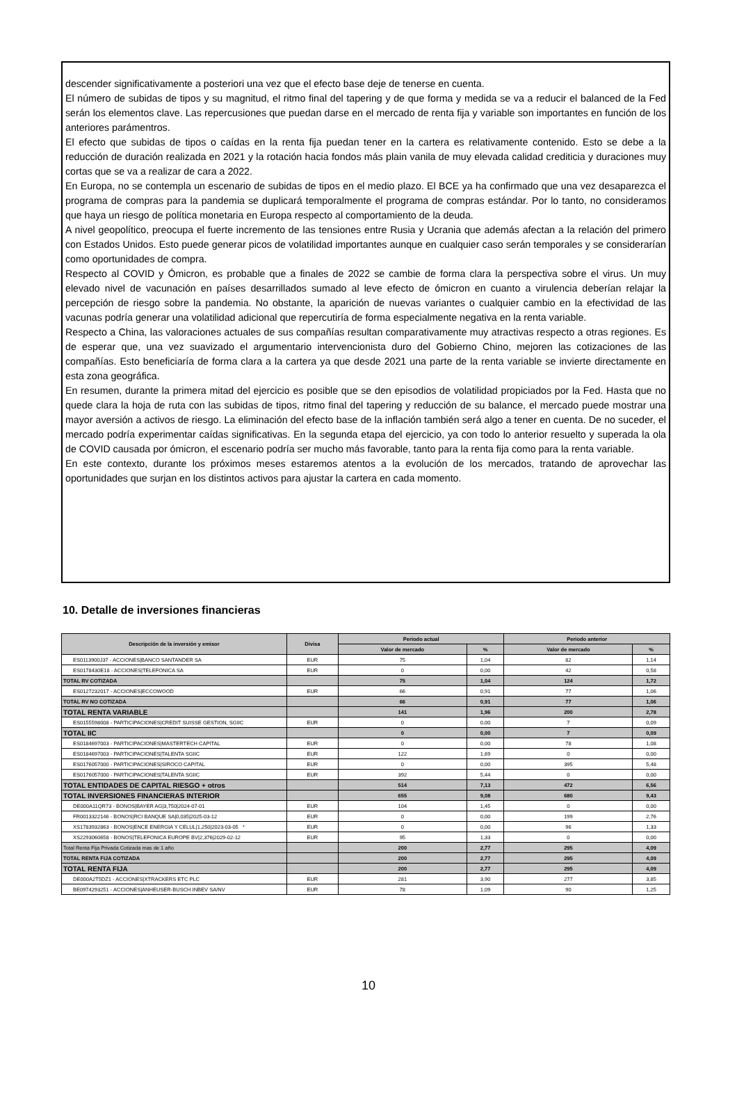descender significativamente a posteriori una vez que el efecto base deje de tenerse en cuenta.
El número de subidas de tipos y su magnitud, el ritmo final del tapering y de que forma y medida se va a reducir el balanced de la Fed serán los elementos clave. Las repercusiones que puedan darse en el mercado de renta fija y variable son importantes en función de los anteriores parámentros.
El efecto que subidas de tipos o caídas en la renta fija puedan tener en la cartera es relativamente contenido. Esto se debe a la reducción de duración realizada en 2021 y la rotación hacia fondos más plain vanila de muy elevada calidad crediticia y duraciones muy cortas que se va a realizar de cara a 2022.
En Europa, no se contempla un escenario de subidas de tipos en el medio plazo. El BCE ya ha confirmado que una vez desaparezca el programa de compras para la pandemia se duplicará temporalmente el programa de compras estándar. Por lo tanto, no consideramos que haya un riesgo de política monetaria en Europa respecto al comportamiento de la deuda.
A nivel geopolítico, preocupa el fuerte incremento de las tensiones entre Rusia y Ucrania que además afectan a la relación del primero con Estados Unidos. Esto puede generar picos de volatilidad importantes aunque en cualquier caso serán temporales y se considerarían como oportunidades de compra.
Respecto al COVID y Ómicron, es probable que a finales de 2022 se cambie de forma clara la perspectiva sobre el virus. Un muy elevado nivel de vacunación en países desarrillados sumado al leve efecto de ómicron en cuanto a virulencia deberían relajar la percepción de riesgo sobre la pandemia. No obstante, la aparición de nuevas variantes o cualquier cambio en la efectividad de las vacunas podría generar una volatilidad adicional que repercutiría de forma especialmente negativa en la renta variable.
Respecto a China, las valoraciones actuales de sus compañías resultan comparativamente muy atractivas respecto a otras regiones. Es de esperar que, una vez suavizado el argumentario intervencionista duro del Gobierno Chino, mejoren las cotizaciones de las compañías. Esto beneficiaría de forma clara a la cartera ya que desde 2021 una parte de la renta variable se invierte directamente en esta zona geográfica.
En resumen, durante la primera mitad del ejercicio es posible que se den episodios de volatilidad propiciados por la Fed. Hasta que no quede clara la hoja de ruta con las subidas de tipos, ritmo final del tapering y reducción de su balance, el mercado puede mostrar una mayor aversión a activos de riesgo. La eliminación del efecto base de la inflación también será algo a tener en cuenta. De no suceder, el mercado podría experimentar caídas significativas. En la segunda etapa del ejercicio, ya con todo lo anterior resuelto y superada la ola de COVID causada por ómicron, el escenario podría ser mucho más favorable, tanto para la renta fija como para la renta variable.
En este contexto, durante los próximos meses estaremos atentos a la evolución de los mercados, tratando de aprovechar las oportunidades que surjan en los distintos activos para ajustar la cartera en cada momento.
10. Detalle de inversiones financieras
| Descripción de la inversión y emisor | Divisa | Periodo actual | | Periodo anterior | |
| --- | --- | --- | --- | --- | --- |
| | | Valor de mercado | % | Valor de mercado | % |
| ES0113900J37 - ACCIONES/BANCO SANTANDER SA | EUR | 75 | 1,04 | 82 | 1,14 |
| ES0178430E18 - ACCIONES/TELEFONICA SA | EUR | 0 | 0,00 | 42 | 0,58 |
| TOTAL RV COTIZADA | | 75 | 1,04 | 124 | 1,72 |
| ES0127232017 - ACCIONES/ECCOWOOD | EUR | 66 | 0,91 | 77 | 1,06 |
| TOTAL RV NO COTIZADA | | 66 | 0,91 | 77 | 1,06 |
| TOTAL RENTA VARIABLE | | 141 | 1,96 | 200 | 2,78 |
| ES0155598008 - PARTICIPACIONES/CREDIT SUISSE GESTION, SGIIC | EUR | 0 | 0,00 | 7 | 0,09 |
| TOTAL IIC | | 0 | 0,00 | 7 | 0,09 |
| ES0184697003 - PARTICIPACIONES/MASTERTECH CAPITAL | EUR | 0 | 0,00 | 78 | 1,08 |
| ES0184697003 - PARTICIPACIONES/TALENTA SGIIC | EUR | 122 | 1,69 | 0 | 0,00 |
| ES0176057000 - PARTICIPACIONES/SIROCO CAPITAL | EUR | 0 | 0,00 | 395 | 5,48 |
| ES0176057000 - PARTICIPACIONES/TALENTA SGIIC | EUR | 392 | 5,44 | 0 | 0,00 |
| TOTAL ENTIDADES DE CAPITAL RIESGO + otros | | 514 | 7,13 | 472 | 6,56 |
| TOTAL INVERSIONES FINANCIERAS INTERIOR | | 655 | 9,08 | 680 | 9,43 |
| DE000A11QR73 - BONOS/BAYER AG/3,750/2024-07-01 | EUR | 104 | 1,45 | 0 | 0,00 |
| FR0013322146 - BONOS/RCI BANQUE SA/0,035/2025-03-12 | EUR | 0 | 0,00 | 199 | 2,76 |
| XS1783932863 - BONOS/ENCE ENERGIA Y CELUL/1,250/2023-03-05 * | EUR | 0 | 0,00 | 96 | 1,33 |
| XS2293060658 - BONOS/TELEFONICA EUROPE BV/2,376/2029-02-12 | EUR | 95 | 1,33 | 0 | 0,00 |
| Total Renta Fija Privada Cotizada mas de 1 año | | 200 | 2,77 | 295 | 4,09 |
| TOTAL RENTA FIJA COTIZADA | | 200 | 2,77 | 295 | 4,09 |
| TOTAL RENTA FIJA | | 200 | 2,77 | 295 | 4,09 |
| DE000A2T5DZ1 - ACCIONES/XTRACKERS ETC PLC | EUR | 281 | 3,90 | 277 | 3,85 |
| BE0974293251 - ACCIONES/ANHEUSER-BUSCH INBEV SA/NV | EUR | 78 | 1,09 | 90 | 1,25 |
10